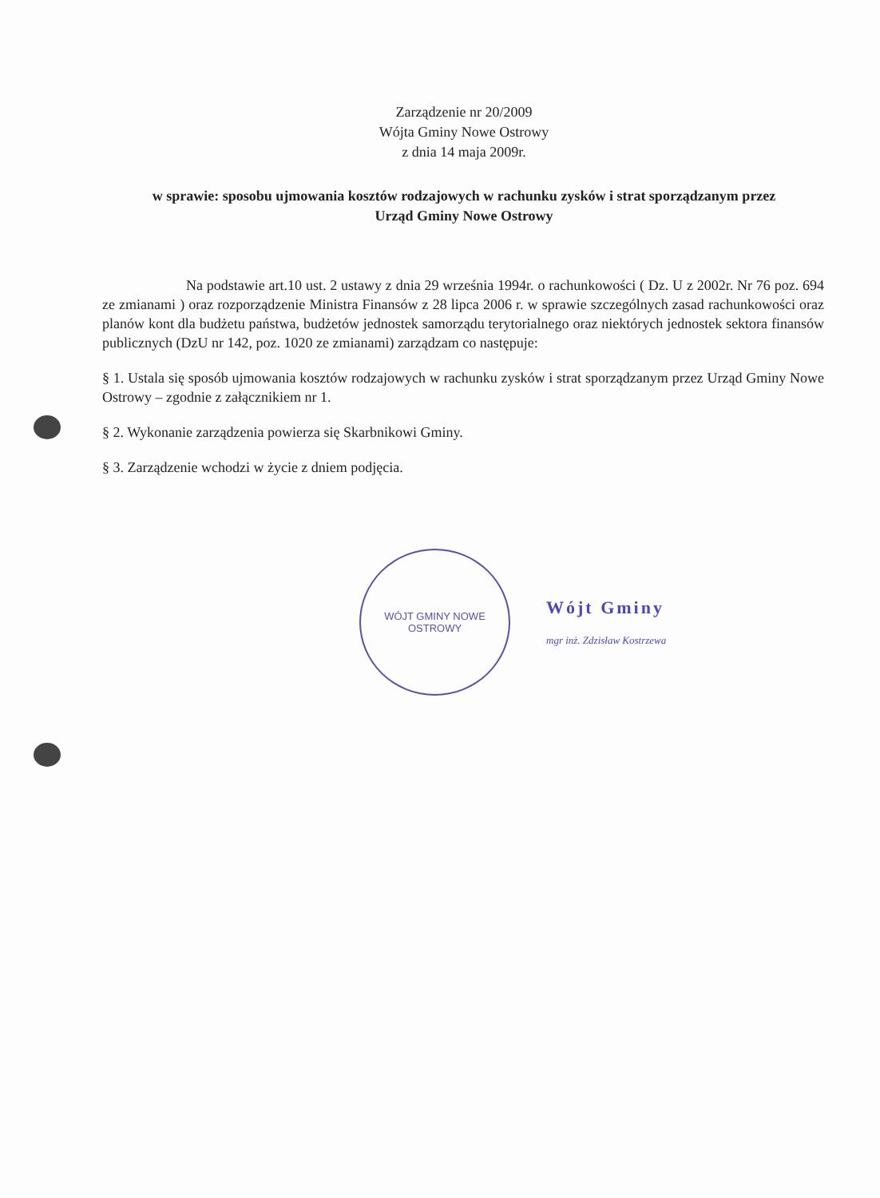Zarządzenie nr 20/2009
Wójta Gminy Nowe Ostrowy
z dnia 14 maja 2009r.
w sprawie: sposobu ujmowania kosztów rodzajowych w rachunku zysków i strat sporządzanym przez Urząd Gminy Nowe Ostrowy
Na podstawie art.10 ust. 2 ustawy z dnia 29 września 1994r. o rachunkowości ( Dz. U z 2002r. Nr 76 poz. 694 ze zmianami ) oraz rozporządzenie Ministra Finansów z 28 lipca 2006 r. w sprawie szczególnych zasad rachunkowości oraz planów kont dla budżetu państwa, budżetów jednostek samorządu terytorialnego oraz niektórych jednostek sektora finansów publicznych (DzU nr 142, poz. 1020 ze zmianami) zarządzam co następuje:
§ 1. Ustala się sposób ujmowania kosztów rodzajowych w rachunku zysków i strat sporządzanym przez Urząd Gminy Nowe Ostrowy – zgodnie z załącznikiem nr 1.
§ 2. Wykonanie zarządzenia powierza się Skarbnikowi Gminy.
§ 3. Zarządzenie wchodzi w życie z dniem podjęcia.
WÓJT GMINY NOWE OSTROWY
Wójt Gminy
mgr inż. Zdzisław Kostrzewa